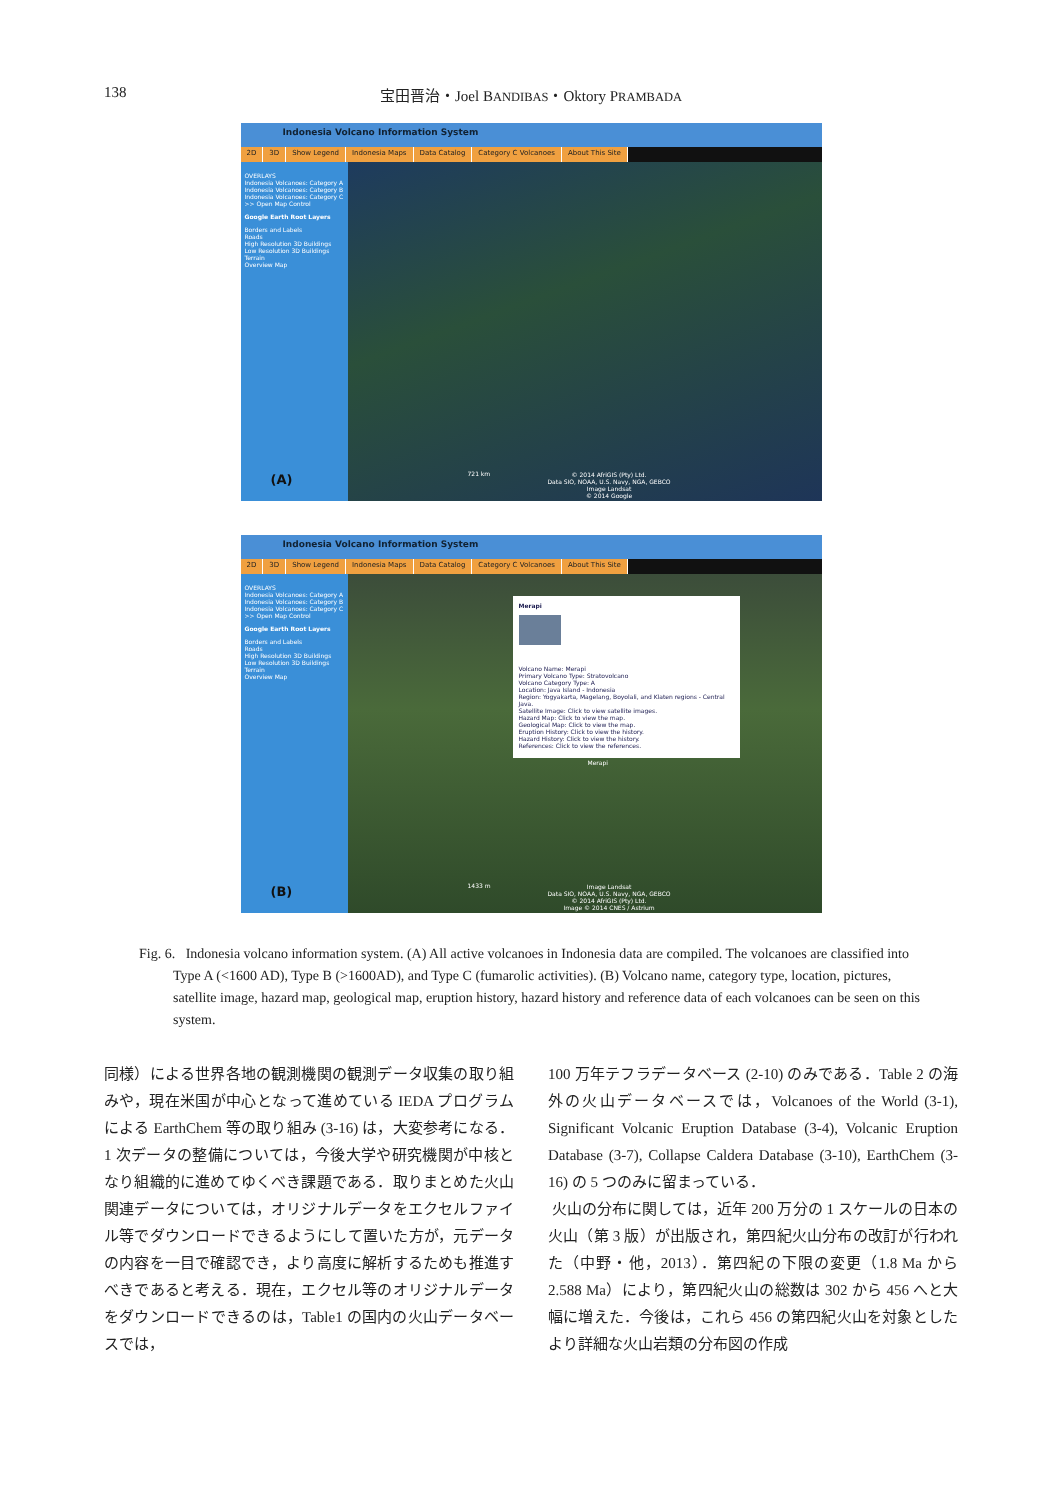138 宝田晋治・Joel BANDIBAS・Oktory PRAMBADA
Indonesia Volcano Information System
2D 3D Show Legend Indonesia Maps Data Catalog Category C Volcanoes About This Site
OVERLAYS
Indonesia Volcanoes: Category A
Indonesia Volcanoes: Category B
Indonesia Volcanoes: Category C
>> Open Map Control
Google Earth Root Layers
Borders and Labels
Roads
High Resolution 3D Buildings
Low Resolution 3D Buildings
Terrain
Overview Map
(A)
721 km
© 2014 AfriGIS (Pty) Ltd.
Data SIO, NOAA, U.S. Navy, NGA, GEBCO
Image Landsat
© 2014 Google
Indonesia Volcano Information System
2D 3D Show Legend Indonesia Maps Data Catalog Category C Volcanoes About This Site
OVERLAYS
Indonesia Volcanoes: Category A
Indonesia Volcanoes: Category B
Indonesia Volcanoes: Category C
>> Open Map Control
Google Earth Root Layers
Borders and Labels
Roads
High Resolution 3D Buildings
Low Resolution 3D Buildings
Terrain
Overview Map
(B)
Merapi
Volcano Name: Merapi
Primary Volcano Type: Stratovolcano
Volcano Category Type: A
Location: Java Island - Indonesia
Region: Yogyakarta, Magelang, Boyolali, and Klaten regions - Central Java.
Satellite Image: Click to view satellite images.
Hazard Map: Click to view the map.
Geological Map: Click to view the map.
Eruption History: Click to view the history.
Hazard History: Click to view the history.
References: Click to view the references.
Merapi
1433 m
Image Landsat
Data SIO, NOAA, U.S. Navy, NGA, GEBCO
© 2014 AfriGIS (Pty) Ltd.
Image © 2014 CNES / Astrium
Fig. 6. Indonesia volcano information system. (A) All active volcanoes in Indonesia data are compiled. The volcanoes are classified into Type A (<1600 AD), Type B (>1600AD), and Type C (fumarolic activities). (B) Volcano name, category type, location, pictures, satellite image, hazard map, geological map, eruption history, hazard history and reference data of each volcanoes can be seen on this system.
同様）による世界各地の観測機関の観測データ収集の取り組みや，現在米国が中心となって進めている IEDA プログラムによる EarthChem 等の取り組み (3-16) は，大変参考になる．1 次データの整備については，今後大学や研究機関が中核となり組織的に進めてゆくべき課題である．取りまとめた火山関連データについては，オリジナルデータをエクセルファイル等でダウンロードできるようにして置いた方が，元データの内容を一目で確認でき，より高度に解析するためも推進すべきであると考える．現在，エクセル等のオリジナルデータをダウンロードできるのは，Table1 の国内の火山データベースでは，
100 万年テフラデータベース (2-10) のみである．Table 2 の海外の火山データベースでは，Volcanoes of the World (3-1), Significant Volcanic Eruption Database (3-4), Volcanic Eruption Database (3-7), Collapse Caldera Database (3-10), EarthChem (3-16) の 5 つのみに留まっている．
火山の分布に関しては，近年 200 万分の 1 スケールの日本の火山（第 3 版）が出版され，第四紀火山分布の改訂が行われた（中野・他，2013）．第四紀の下限の変更（1.8 Ma から 2.588 Ma）により，第四紀火山の総数は 302 から 456 へと大幅に増えた．今後は，これら 456 の第四紀火山を対象としたより詳細な火山岩類の分布図の作成